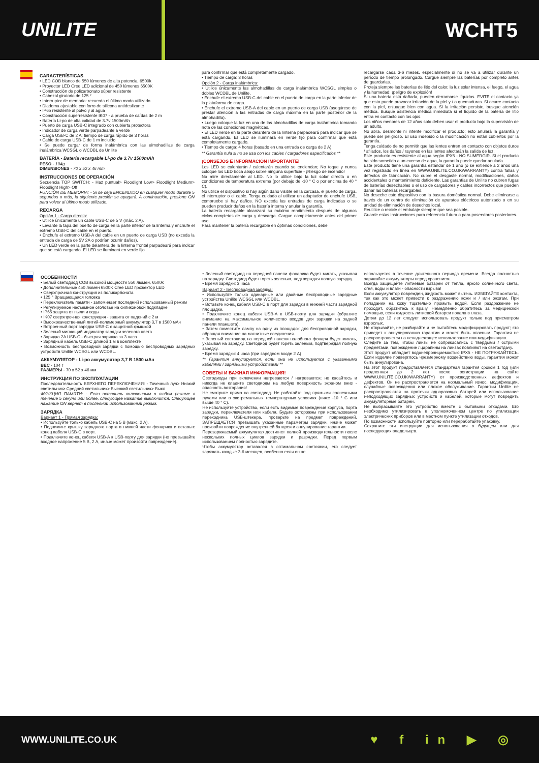UNILITE WCHT5
CARACTERÍSTICAS
• LED COB blanco de 550 lúmenes de alta potencia, 6500k
• Proyector LED Cree LED adicional de 450 lúmenes 6500K
• Construcción de policarbonato súper resistente
• Cabezal giratorio de 125 °
• Interruptor de memoria: recuerda el último modo utilizado
• Diadema ajustable con forro de silicona antideslizante
• IP65 resistente al polvo y al agua
• Construcción superresistente IK07 - a prueba de caídas de 2 m
• Batería Li-po de alta calidad de 3.7v 1500mAh
• Puerto de carga USB-C integrado con cubierta protectora
• Indicador de carga verde parpadeante a verde
• Carga USB-C de 2 A: tiempo de carga rápido de 3 horas
• Cable de carga USB-C de 1 m incluido
• Se puede cargar de forma inalámbrica con las almohadillas de carga inalámbrica WCSGL o WCDBL de Unilite
BATERÍA - Batería recargable Li-po de 3.7v 1500mAh
PESO - 104g
DIMENSIONES - 70 x 52 x 46 mm
INSTRUCCIONES DE OPERACIÓN
Secuencia TOP SWITCH: - Haz puntual> Floodlight Low> Floodlight Medium> Floodlight High> Off
FUNCIÓN DE MEMORIA: - Si se deja ENCENDIDO en cualquier modo durante 5 segundos o más, la siguiente presión se apagará. A continuación, presione ON para volver al último modo utilizado.
RECARGA
Opción 1 - Carga directa:
• Utilice únicamente un cable USB-C de 5 V (máx. 2 A).
• Levante la tapa del puerto de carga en la parte inferior de la linterna y enchufe el extremo USB-C del cable en el puerto.
• Enchufe el extremo USB-A del cable en un puerto de carga USB (no exceda la entrada de carga de 5V 2A o podrían ocurrir daños).
• Un LED verde en la parte delantera de la linterna frontal parpadeará para indicar que se está cargando. El LED se iluminará en verde fijo
para confirmar que está completamente cargado.
• Tiempo de carga: 3 horas
Opción 2 - Carga inalámbrica:
• Utilice únicamente las almohadillas de carga inalámbrica WCSGL simples o dobles WCDBL de Unilite.
• Enchufe el extremo USB-C del cable en el puerto de carga en la parte inferior de la plataforma de carga.
• Enchufe el extremo USB-A del cable en un puerto de carga USB (asegúrese de prestar atención a las entradas de carga máxima en la parte posterior de la almohadilla).
• Luego coloque la luz en una de las almohadillas de carga inalámbrica tomando nota de las conexiones magnéticas.
• El LED verde en la parte delantera de la linterna parpadeará para indicar que se está cargando. El LED se iluminará en verde fijo para confirmar que está completamente cargado.
• Tiempo de carga: 4 horas (basado en una entrada de carga de 2 A)
** Garantía nula si no se usa con los cables / cargadores especificados **
¡CONSEJOS E INFORMACIÓN IMPORTANTE!
Los LED se calentarán / calentarán cuando se enciendan; No toque y nunca coloque los LED boca abajo sobre ninguna superficie - ¡Riesgo de incendio!
No mire directamente al LED. No lo utilice bajo la luz solar directa o en condiciones de temperatura extrema (por debajo de -10 ° C o por encima de 40 ° C).
No utilice el dispositivo si hay algún daño visible en la carcasa, el puerto de carga, el interruptor o el cable. Tenga cuidado al utilizar un adaptador de enchufe USB, compruebe si hay daños. NO exceda las entradas de carga indicadas o se pueden producir daños en la batería interna y anular la garantía.
La batería recargable alcanzará su máximo rendimiento después de algunos ciclos completos de carga y descarga. Cargue completamente antes del primer uso.
Para mantener la batería recargable en óptimas condiciones, debe
recargarse cada 3-6 meses, especialmente si no se va a utilizar durante un período de tiempo prolongado. Cargue siempre las baterías por completo antes de guardarlas.
Proteja siempre las baterías de litio del calor, la luz solar intensa, el fuego, el agua y la humedad: ¡peligro de explosión!
Si una batería está dañada, pueden derramarse líquidos. EVITE el contacto ya que esto puede provocar irritación de la piel y / o quemaduras. Si ocurre contacto con la piel, enjuague bien con agua. Si la irritación persiste, busque atención médica. Busque asistencia médica inmediata si el líquido de la batería de litio entra en contacto con los ojos.
Los niños menores de 12 años solo deben usar el producto bajo la supervisión de un adulto.
No abra, desmonte ni intente modificar el producto; esto anulará la garantía y puede ser peligroso. El uso indebido o la modificación no están cubiertos por la garantía.
Tenga cuidado de no permitir que las lentes entren en contacto con objetos duros / afilados, los daños / rayones en las lentes afectarán la salida de luz.
Este producto es resistente al agua según IPX5 - NO SUMERGIR. Si el producto ha sido sometido a un exceso de agua, la garantía puede quedar anulada.
Este producto tiene una garantía estándar de 1 año (o se extiende a 2 años una vez registrado en línea en WWW.UNILITE.CO.UK/WARRANTY) contra fallas y defectos de fabricación. No cubre el desgaste normal, modificaciones, daños accidentales o mantenimiento deficiente. Las garantías de Unilite no cubren fugas de baterías desechables o el uso de cargadores y cables incorrectos que pueden dañar las baterías recargables.
No deseche este dispositivo con la basura doméstica normal. Debe eliminarse a través de un centro de eliminación de aparatos eléctricos autorizado o en su unidad de eliminación de desechos local.
Reutilice o recicle el embalaje siempre que sea posible.
Guarde estas instrucciones para referencia futura o para poseedores posteriores.
ОСОБЕННОСТИ
• Белый светодиод COB высокой мощности 550 люмен, 6500k
• Дополнительные 450 люмен 6500K Cree LED прожектор LED
• Сверхпрочная конструкция из поликарбоната
• 125 ° Вращающаяся головка
• Переключатель памяти - запоминает последний использованный режим
• Регулируемое несъемное оголовье на силиконовой подкладке
• IP65 защита от пыли и воды
• IK07 сверхпрочная конструкция - защита от падений с 2 м
• Высококачественный литий-полимерный аккумулятор 3,7 в 1500 мАч
• Встроенный порт зарядки USB-C с защитной крышкой
• Зеленый мигающий индикатор зарядки зеленого цвета
• Зарядка 2A USB-C - быстрая зарядка за 3 часа
• Зарядный кабель USB-C длиной 1 м в комплекте
• Возможность беспроводной зарядки с помощью беспроводных зарядных устройств Unilite WCSGL или WCDBL.
АККУМУЛЯТОР - Li-po аккумулятор 3,7 В 1500 мАч
ВЕС - 104 г
РАЗМЕРЫ - 70 x 52 x 46 мм
ИНСТРУКЦИЯ ПО ЭКСПЛУАТАЦИИ
Последовательность ВЕРХНЕГО ПЕРЕКЛЮЧЕНИЯ: - Точечный луч> Низкий светильник> Средний светильник> Высокий светильник> Выкл.
ФУНКЦИЯ ПАМЯТИ: - Если оставить включенным в любом режиме в течение 5 секунд или более, следующее нажатие выключится. Следующее нажатие ON вернет в последний использованный режим.
ЗАРЯДКА
Вариант 1 - Прямая зарядка:
• Используйте только кабель USB-C на 5 В (макс. 2 А).
• Поднимите крышку зарядного порта в нижней части фонарика и вставьте конец кабеля USB-C в порт.
• Подключите конец кабеля USB-A к USB-порту для зарядки (не превышайте входное напряжение 5 В, 2 А, иначе может произойти повреждение).
• Зеленый светодиод на передней панели фонарика будет мигать, указывая на зарядку. Светодиод будет гореть зеленым, подтверждая полную зарядку.
• Время зарядки: 3 часа
Вариант 2 - Беспроводная зарядка:
• Используйте только одинарные или двойные беспроводные зарядные устройства Unilite WCSGL или WCDBL.
• Вставьте конец кабеля USB-C в порт для зарядки в нижней части зарядной площадки.
• Подключите конец кабеля USB-A к USB-порту для зарядки (обратите внимание на максимальное количество входов для зарядки на задней панели планшета).
• Затем поместите лампу на одну из площадок для беспроводной зарядки, обращая внимание на магнитные соединения.
• Зеленый светодиод на передней панели налобного фонаря будет мигать, указывая на зарядку. Светодиод будет гореть зеленым, подтверждая полную зарядку.
• Время зарядки: 4 часа (при зарядном входе 2 А)
** Гарантия аннулируется, если она не используется с указанными кабелями / зарядными устройствами **
СОВЕТЫ И ВАЖНАЯ ИНФОРМАЦИЯ!
Светодиоды при включении нагреваются / нагреваются; не касайтесь и никогда не кладите светодиоды на любую поверхность экраном вниз - опасность возгорания!
Не смотрите прямо на светодиод. Не работайте под прямыми солнечными лучами или в экстремальных температурных условиях (ниже -10 ° C или выше 40 ° C).
Не используйте устройство, если есть видимые повреждения корпуса, порта зарядки, переключателя или кабеля. Будьте осторожны при использовании переходника USB-штекера, проверьте на предмет повреждений. ЗАПРЕЩАЕТСЯ превышать указанные параметры зарядки, иначе может произойти повреждение внутренней батареи и аннулирование гарантии.
Перезаряжаемый аккумулятор достигнет полной производительности после нескольких полных циклов зарядки и разрядки. Перед первым использованием полностью зарядите.
Чтобы аккумулятор оставался в оптимальном состоянии, его следует заряжать каждые 3-6 месяцев, особенно если он не
используется в течение длительного периода времени. Всегда полностью заряжайте аккумуляторы перед хранением.
Всегда защищайте литиевые батареи от тепла, яркого солнечного света, огня, воды и влаги - опасности взрыва!
Если аккумулятор поврежден, жидкость может вытечь. ИЗБЕГАЙТЕ контакта, так как это может привести к раздражению кожи и / или ожогам. При попадании на кожу тщательно промыть водой. Если раздражение не проходит, обратитесь к врачу. Немедленно обратитесь за медицинской помощью, если жидкость литиевой батареи попала в глаза.
Детям до 12 лет следует использовать продукт только под присмотром взрослых.
Не открывайте, не разбирайте и не пытайтесь модифицировать продукт; это приведет к аннулированию гарантии и может быть опасным. Гарантия не распространяется на ненадлежащее использование или модификацию.
Следите за тем, чтобы линзы не соприкасались с твердыми / острыми предметами, повреждение / царапины на линзах повлияют на светоотдачу.
Этот продукт обладает водонепроницаемостью IPX5 - НЕ ПОГРУЖАЙТЕСЬ. Если изделие подверглось чрезмерному воздействию воды, гарантия может быть аннулирована.
На этот продукт предоставляется стандартная гарантия сроком 1 год (или продленная до 2 лет после регистрации на сайте WWW.UNILITE.CO.UK/WARRANTY) от производственных дефектов и дефектов. Он не распространяется на нормальный износ, модификации, случайные повреждения или плохое обслуживание. Гарантии Unilite не распространяются на протечки одноразовых батарей или использование неподходящих зарядных устройств и кабелей, которые могут повредить аккумуляторные батареи.
Не выбрасывайте это устройство вместе с бытовыми отходами. Его необходимо утилизировать в уполномоченном центре по утилизации электрических приборов или в местном пункте утилизации отходов.
По возможности используйте повторно или переработайте упаковку.
Сохраните эти инструкции для использования в будущем или для последующих владельцев.
WWW.UNILITE.CO.UK ♥ f in ▶ ◎